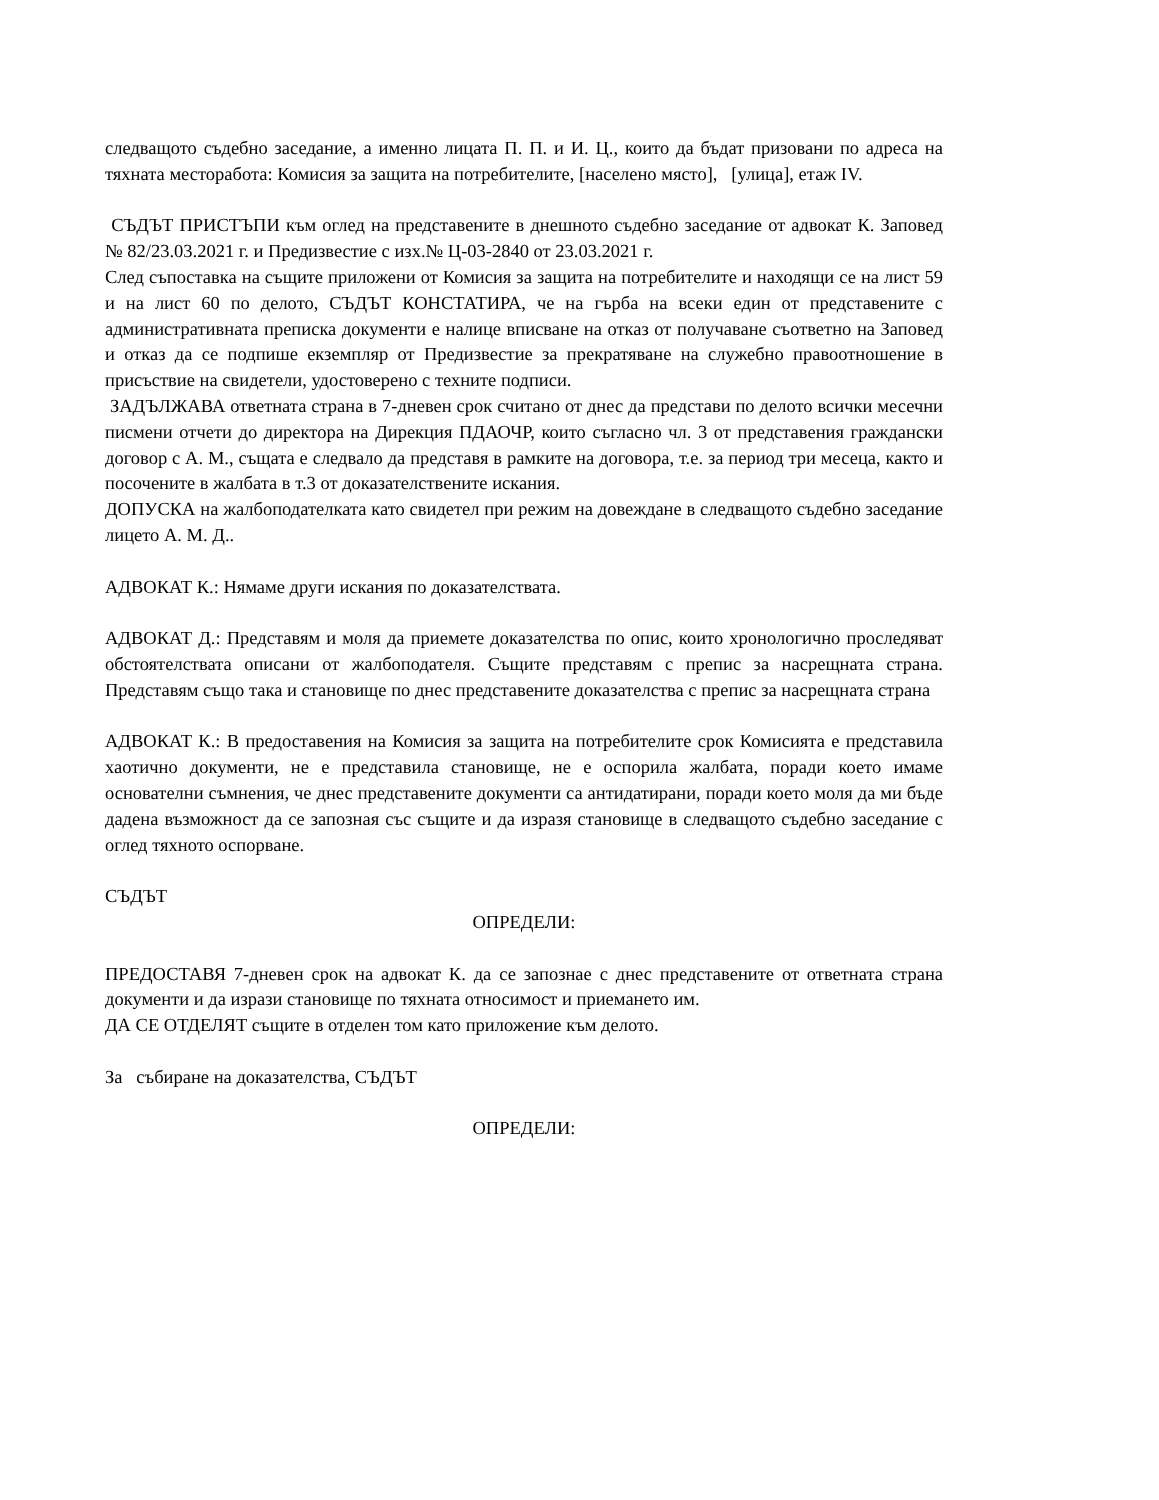следващото съдебно заседание, а именно лицата П. П. и И. Ц., които да бъдат призовани по адреса на тяхната месторабота: Комисия за защита на потребителите, [населено място], [улица], етаж IV.
СЪДЪТ ПРИСТЪПИ към оглед на представените в днешното съдебно заседание от адвокат К. Заповед № 82/23.03.2021 г. и Предизвестие с изх.№ Ц-03-2840 от 23.03.2021 г.
След съпоставка на същите приложени от Комисия за защита на потребителите и находящи се на лист 59 и на лист 60 по делото, СЪДЪТ КОНСТАТИРА, че на гърба на всеки един от представените с административната преписка документи е налице вписване на отказ от получаване съответно на Заповед и отказ да се подпише екземпляр от Предизвестие за прекратяване на служебно правоотношение в присъствие на свидетели, удостоверено с техните подписи.
ЗАДЪЛЖАВА ответната страна в 7-дневен срок считано от днес да представи по делото всички месечни писмени отчети до директора на Дирекция ПДАОЧР, които съгласно чл. 3 от представения граждански договор с А. М., същата е следвало да представя в рамките на договора, т.е. за период три месеца, както и посочените в жалбата в т.3 от доказателствените искания.
ДОПУСКА на жалбоподателката като свидетел при режим на довеждане в следващото съдебно заседание лицето А. М. Д..
АДВОКАТ К.: Нямаме други искания по доказателствата.
АДВОКАТ Д.: Представям и моля да приемете доказателства по опис, които хронологично проследяват обстоятелствата описани от жалбоподателя. Същите представям с препис за насрещната страна. Представям също така и становище по днес представените доказателства с препис за насрещната страна
АДВОКАТ К.: В предоставения на Комисия за защита на потребителите срок Комисията е представила хаотично документи, не е представила становище, не е оспорила жалбата, поради което имаме основателни съмнения, че днес представените документи са антидатирани, поради което моля да ми бъде дадена възможност да се запозная със същите и да изразя становище в следващото съдебно заседание с оглед тяхното оспорване.
СЪДЪТ
ОПРЕДЕЛИ:
ПРЕДОСТАВЯ 7-дневен срок на адвокат К. да се запознае с днес представените от ответната страна документи и да изрази становище по тяхната относимост и приемането им.
ДА СЕ ОТДЕЛЯТ същите в отделен том като приложение към делото.
За събиране на доказателства, СЪДЪТ
ОПРЕДЕЛИ: